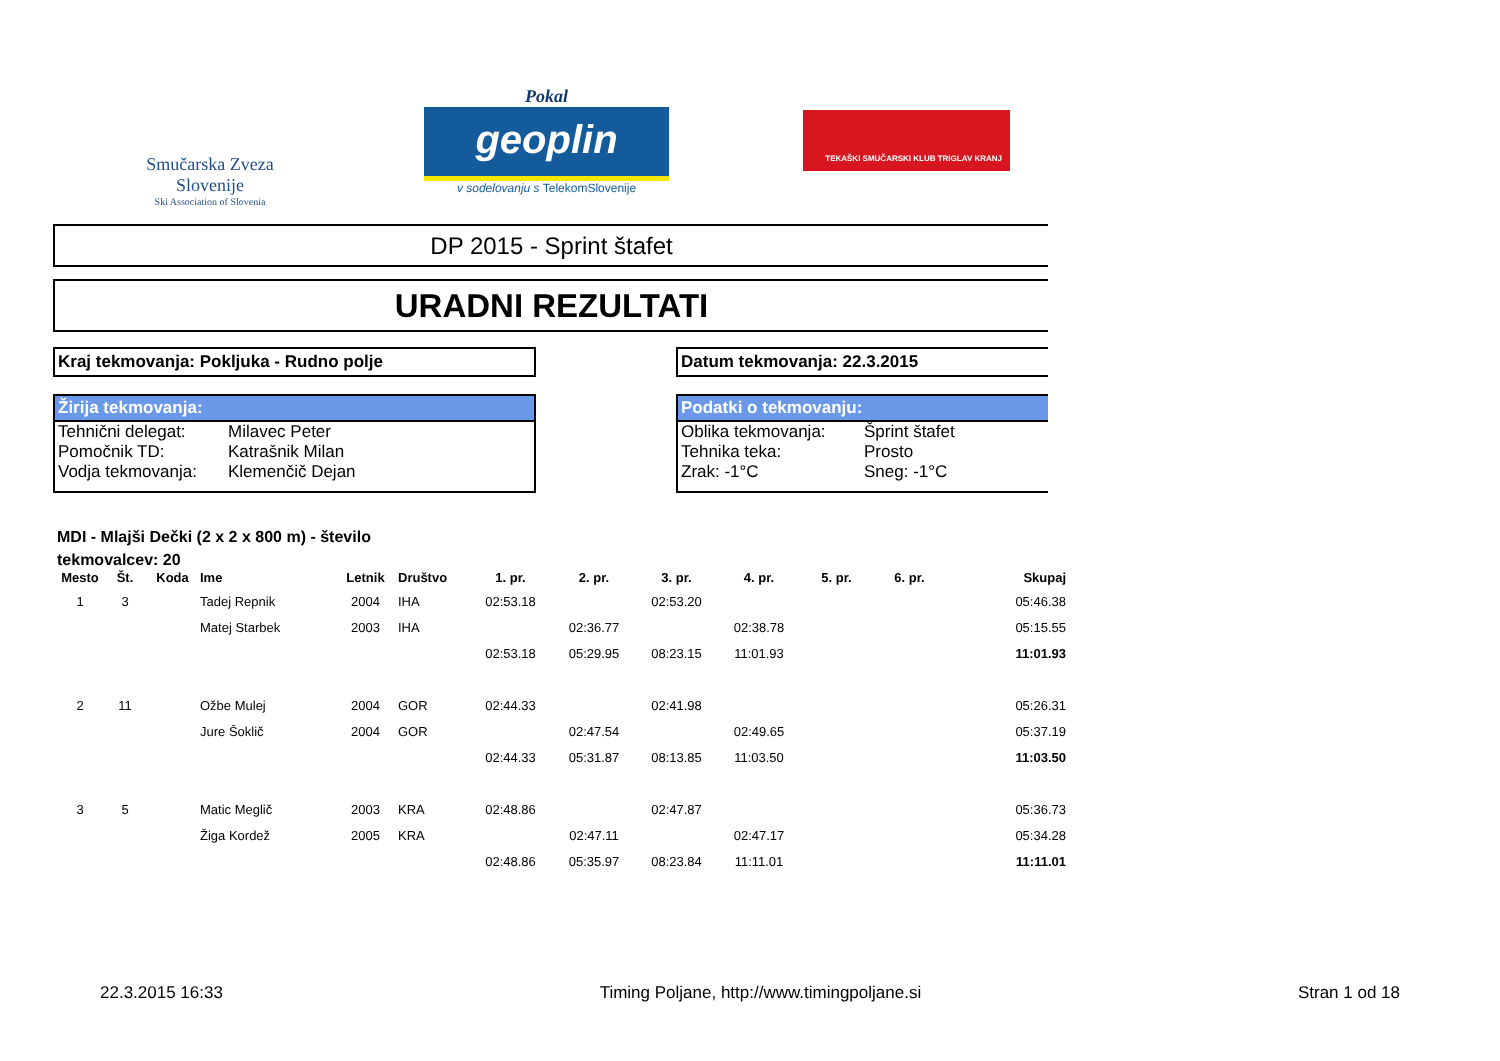Smučarska Zveza Slovenije
Ski Association of Slovenia
Pokal
geoplin
v sodelovanju s TelekomSlovenije
TEKAŠKI SMUČARSKI KLUB TRIGLAV KRANJ
DP 2015 - Sprint štafet
URADNI REZULTATI
Kraj tekmovanja: Pokljuka - Rudno polje Datum tekmovanja: 22.3.2015
Žirija tekmovanja:
| Tehnični delegat: | Milavec Peter |
| Pomočnik TD: | Katrašnik Milan |
| Vodja tekmovanja: | Klemenčič Dejan |
Podatki o tekmovanju:
| Oblika tekmovanja: | Šprint štafet |
| Tehnika teka: | Prosto |
| Zrak: -1°C | Sneg: -1°C |
MDI - Mlajši Dečki (2 x 2 x 800 m) - število tekmovalcev: 20
| Mesto | Št. | Koda | Ime | Letnik | Društvo | 1. pr. | 2. pr. | 3. pr. | 4. pr. | 5. pr. | 6. pr. | Skupaj |
| --- | --- | --- | --- | --- | --- | --- | --- | --- | --- | --- | --- | --- |
| 1 | 3 | | Tadej Repnik | 2004 | IHA | 02:53.18 | | 02:53.20 | | | | 05:46.38 |
| | | | Matej Starbek | 2003 | IHA | | 02:36.77 | | 02:38.78 | | | 05:15.55 |
| | | | | | | 02:53.18 | 05:29.95 | 08:23.15 | 11:01.93 | | | 11:01.93 |
| 2 | 11 | | Ožbe Mulej | 2004 | GOR | 02:44.33 | | 02:41.98 | | | | 05:26.31 |
| | | | Jure Šoklič | 2004 | GOR | | 02:47.54 | | 02:49.65 | | | 05:37.19 |
| | | | | | | 02:44.33 | 05:31.87 | 08:13.85 | 11:03.50 | | | 11:03.50 |
| 3 | 5 | | Matic Meglič | 2003 | KRA | 02:48.86 | | 02:47.87 | | | | 05:36.73 |
| | | | Žiga Kordež | 2005 | KRA | | 02:47.11 | | 02:47.17 | | | 05:34.28 |
| | | | | | | 02:48.86 | 05:35.97 | 08:23.84 | 11:11.01 | | | 11:11.01 |
22.3.2015 16:33 Timing Poljane, http://www.timingpoljane.si Stran 1 od 18